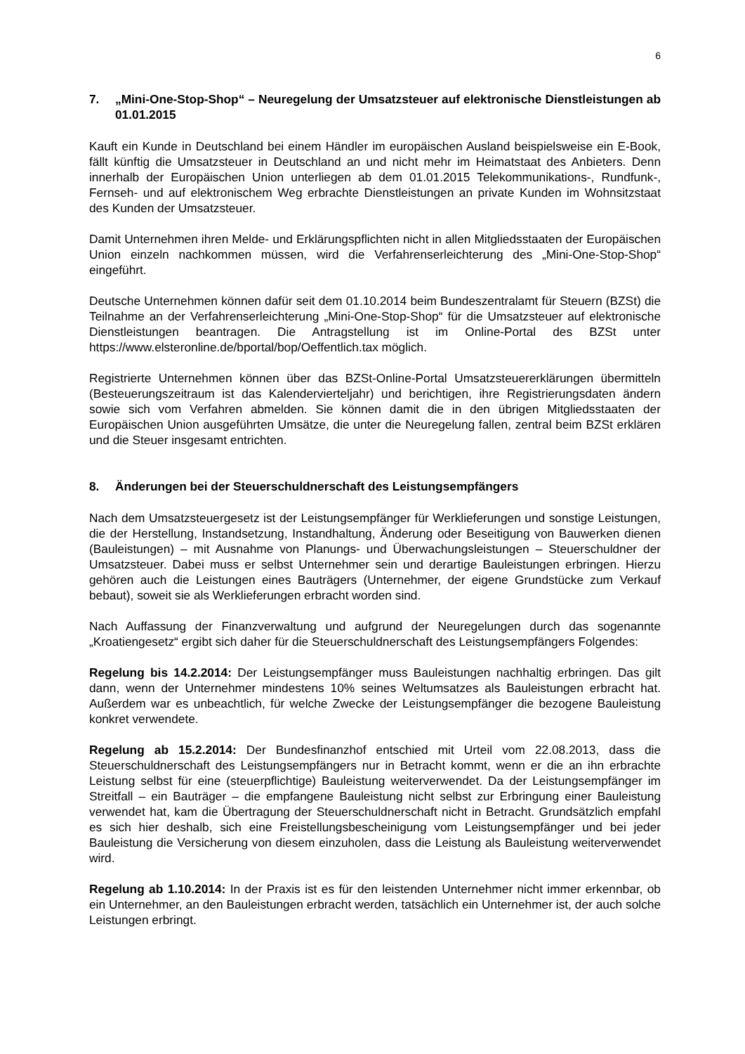6
7. „Mini-One-Stop-Shop“ – Neuregelung der Umsatzsteuer auf elektronische Dienstleistungen ab 01.01.2015
Kauft ein Kunde in Deutschland bei einem Händler im europäischen Ausland beispielsweise ein E-Book, fällt künftig die Umsatzsteuer in Deutschland an und nicht mehr im Heimatstaat des Anbieters. Denn innerhalb der Europäischen Union unterliegen ab dem 01.01.2015 Telekommunikations-, Rundfunk-, Fernseh- und auf elektronischem Weg erbrachte Dienstleistungen an private Kunden im Wohnsitzstaat des Kunden der Umsatzsteuer.
Damit Unternehmen ihren Melde- und Erklärungspflichten nicht in allen Mitgliedsstaaten der Europäischen Union einzeln nachkommen müssen, wird die Verfahrenserleichterung des „Mini-One-Stop-Shop“ eingeführt.
Deutsche Unternehmen können dafür seit dem 01.10.2014 beim Bundeszentralamt für Steuern (BZSt) die Teilnahme an der Verfahrenserleichterung „Mini-One-Stop-Shop“ für die Umsatzsteuer auf elektronische Dienstleistungen beantragen. Die Antragstellung ist im Online-Portal des BZSt unter https://www.elsteronline.de/bportal/bop/Oeffentlich.tax möglich.
Registrierte Unternehmen können über das BZSt-Online-Portal Umsatzsteuererklärungen übermitteln (Besteuerungszeitraum ist das Kalendervierteljahr) und berichtigen, ihre Registrierungsdaten ändern sowie sich vom Verfahren abmelden. Sie können damit die in den übrigen Mitgliedsstaaten der Europäischen Union ausgeführten Umsätze, die unter die Neuregelung fallen, zentral beim BZSt erklären und die Steuer insgesamt entrichten.
8. Änderungen bei der Steuerschuldnerschaft des Leistungsempfängers
Nach dem Umsatzsteuergesetz ist der Leistungsempfänger für Werklieferungen und sonstige Leistungen, die der Herstellung, Instandsetzung, Instandhaltung, Änderung oder Beseitigung von Bauwerken dienen (Bauleistungen) – mit Ausnahme von Planungs- und Überwachungsleistungen – Steuerschuldner der Umsatzsteuer. Dabei muss er selbst Unternehmer sein und derartige Bauleistungen erbringen. Hierzu gehören auch die Leistungen eines Bauträgers (Unternehmer, der eigene Grundstücke zum Verkauf bebaut), soweit sie als Werklieferungen erbracht worden sind.
Nach Auffassung der Finanzverwaltung und aufgrund der Neuregelungen durch das sogenannte „Kroatiengesetz“ ergibt sich daher für die Steuerschuldnerschaft des Leistungsempfängers Folgendes:
Regelung bis 14.2.2014: Der Leistungsempfänger muss Bauleistungen nachhaltig erbringen. Das gilt dann, wenn der Unternehmer mindestens 10% seines Weltumsatzes als Bauleistungen erbracht hat. Außerdem war es unbeachtlich, für welche Zwecke der Leistungsempfänger die bezogene Bauleistung konkret verwendete.
Regelung ab 15.2.2014: Der Bundesfinanzhof entschied mit Urteil vom 22.08.2013, dass die Steuerschuldnerschaft des Leistungsempfängers nur in Betracht kommt, wenn er die an ihn erbrachte Leistung selbst für eine (steuerpflichtige) Bauleistung weiterverwendet. Da der Leistungsempfänger im Streitfall – ein Bauträger – die empfangene Bauleistung nicht selbst zur Erbringung einer Bauleistung verwendet hat, kam die Übertragung der Steuerschuldnerschaft nicht in Betracht. Grundsätzlich empfahl es sich hier deshalb, sich eine Freistellungsbescheinigung vom Leistungsempfänger und bei jeder Bauleistung die Versicherung von diesem einzuholen, dass die Leistung als Bauleistung weiterverwendet wird.
Regelung ab 1.10.2014: In der Praxis ist es für den leistenden Unternehmer nicht immer erkennbar, ob ein Unternehmer, an den Bauleistungen erbracht werden, tatsächlich ein Unternehmer ist, der auch solche Leistungen erbringt.